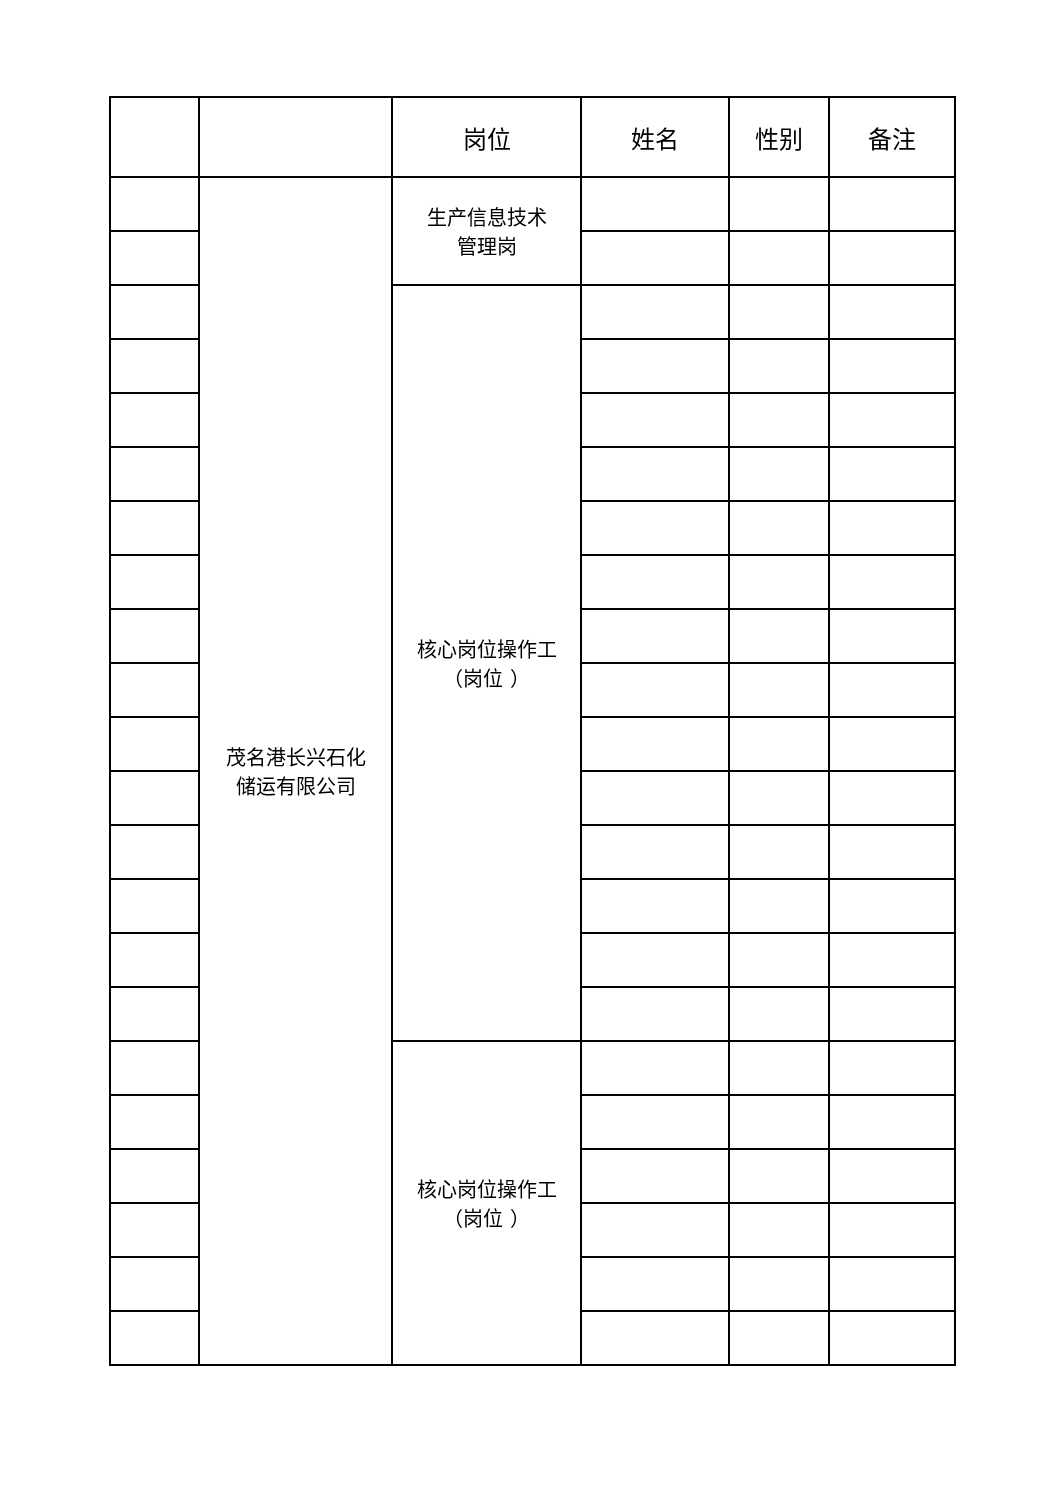| | | 岗位 | 姓名 | 性别 | 备注 |
| --- | --- | --- | --- | --- | --- |
| | 茂名港长兴石化 储运有限公司 | 生产信息技术 管理岗 | | | |
| | | 核心岗位操作工 （岗位 ） | | | |
| | | 核心岗位操作工 （岗位 ） | | | |